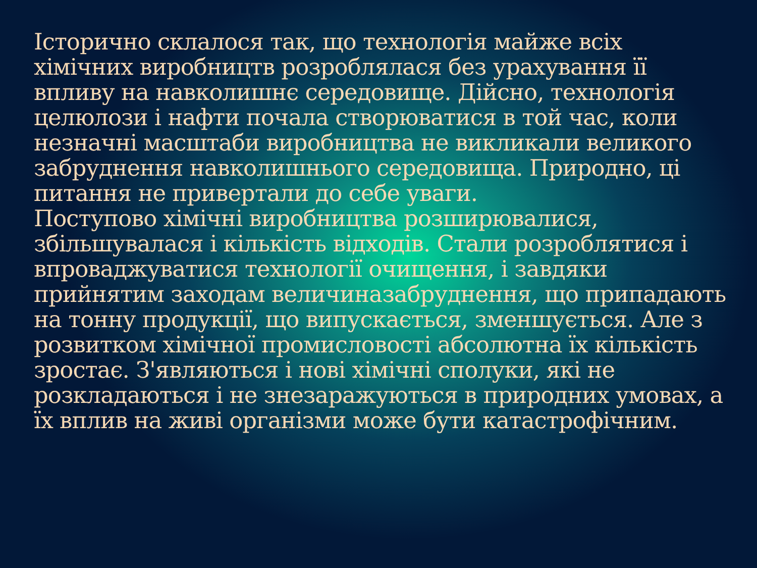Історично склалося так, що технологія майже всіх хімічних виробництв розроблялася без урахування її впливу на навколишнє середовище. Дійсно, технологія целюлози і нафти почала створюватися в той час, коли незначні масштаби виробництва не викликали великого забруднення навколишнього середовища. Природно, ці питання не привертали до себе уваги.
Поступово хімічні виробництва розширювалися, збільшувалася і кількість відходів. Стали розроблятися і впроваджуватися технології очищення, і завдяки прийнятим заходам величиназабруднення, що припадають на тонну продукції, що випускається, зменшується. Але з розвитком хімічної промисловості абсолютна їх кількість зростає. З'являються і нові хімічні сполуки, які не розкладаються і не знезаражуються в природних умовах, а їх вплив на живі організми може бути катастрофічним.